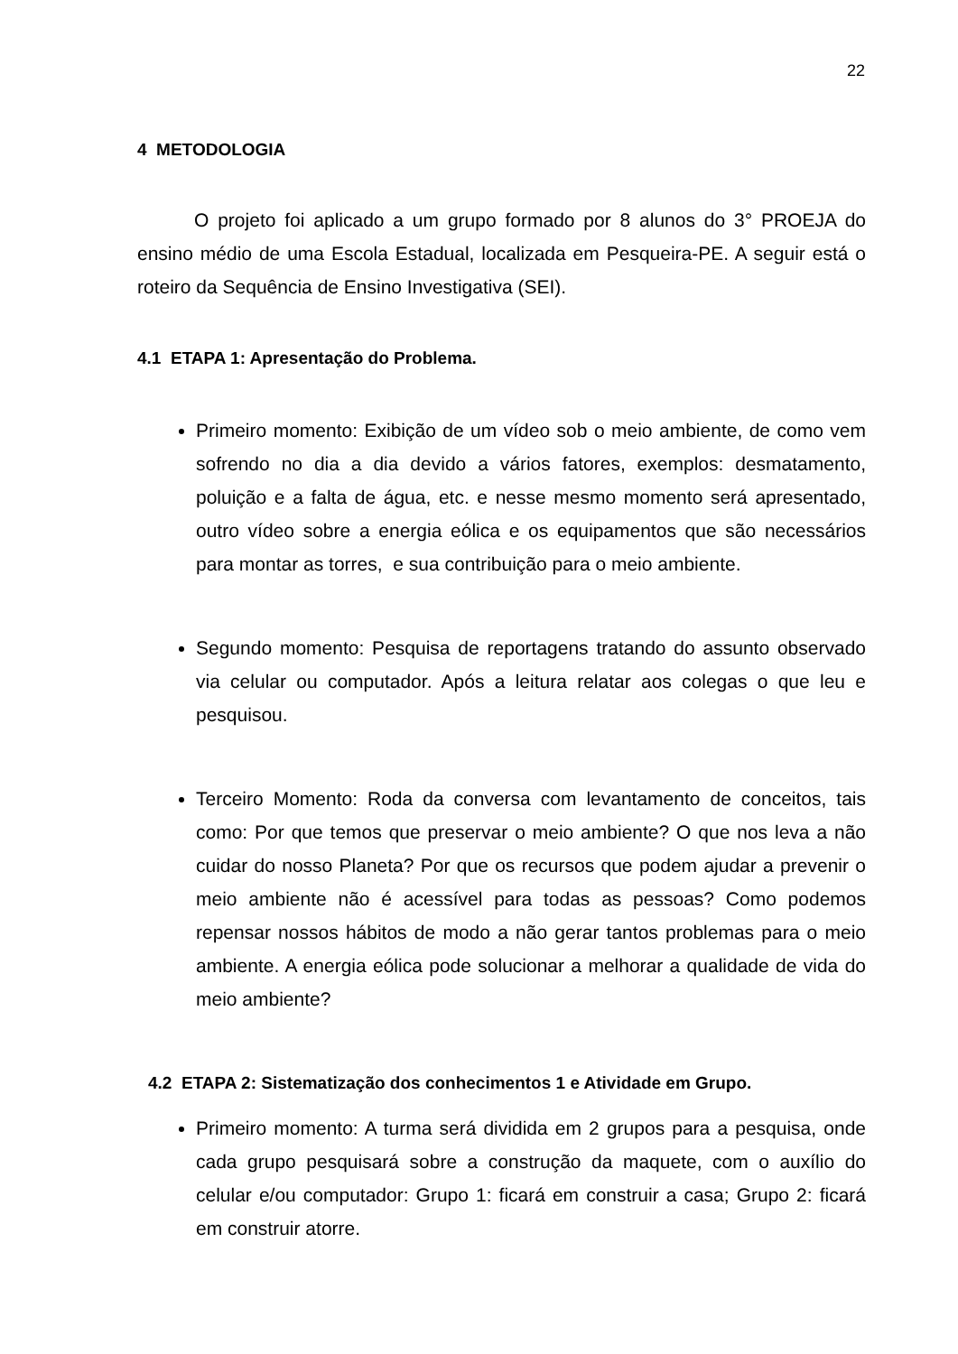22
4 METODOLOGIA
O projeto foi aplicado a um grupo formado por 8 alunos do 3° PROEJA do ensino médio de uma Escola Estadual, localizada em Pesqueira-PE. A seguir está o roteiro da Sequência de Ensino Investigativa (SEI).
4.1 ETAPA 1: Apresentação do Problema.
Primeiro momento: Exibição de um vídeo sob o meio ambiente, de como vem sofrendo no dia a dia devido a vários fatores, exemplos: desmatamento, poluição e a falta de água, etc. e nesse mesmo momento será apresentado, outro vídeo sobre a energia eólica e os equipamentos que são necessários para montar as torres, e sua contribuição para o meio ambiente.
Segundo momento: Pesquisa de reportagens tratando do assunto observado via celular ou computador. Após a leitura relatar aos colegas o que leu e pesquisou.
Terceiro Momento: Roda da conversa com levantamento de conceitos, tais como: Por que temos que preservar o meio ambiente? O que nos leva a não cuidar do nosso Planeta? Por que os recursos que podem ajudar a prevenir o meio ambiente não é acessível para todas as pessoas? Como podemos repensar nossos hábitos de modo a não gerar tantos problemas para o meio ambiente. A energia eólica pode solucionar a melhorar a qualidade de vida do meio ambiente?
4.2 ETAPA 2: Sistematização dos conhecimentos 1 e Atividade em Grupo.
Primeiro momento: A turma será dividida em 2 grupos para a pesquisa, onde cada grupo pesquisará sobre a construção da maquete, com o auxílio do celular e/ou computador: Grupo 1: ficará em construir a casa; Grupo 2: ficará em construir atorre.